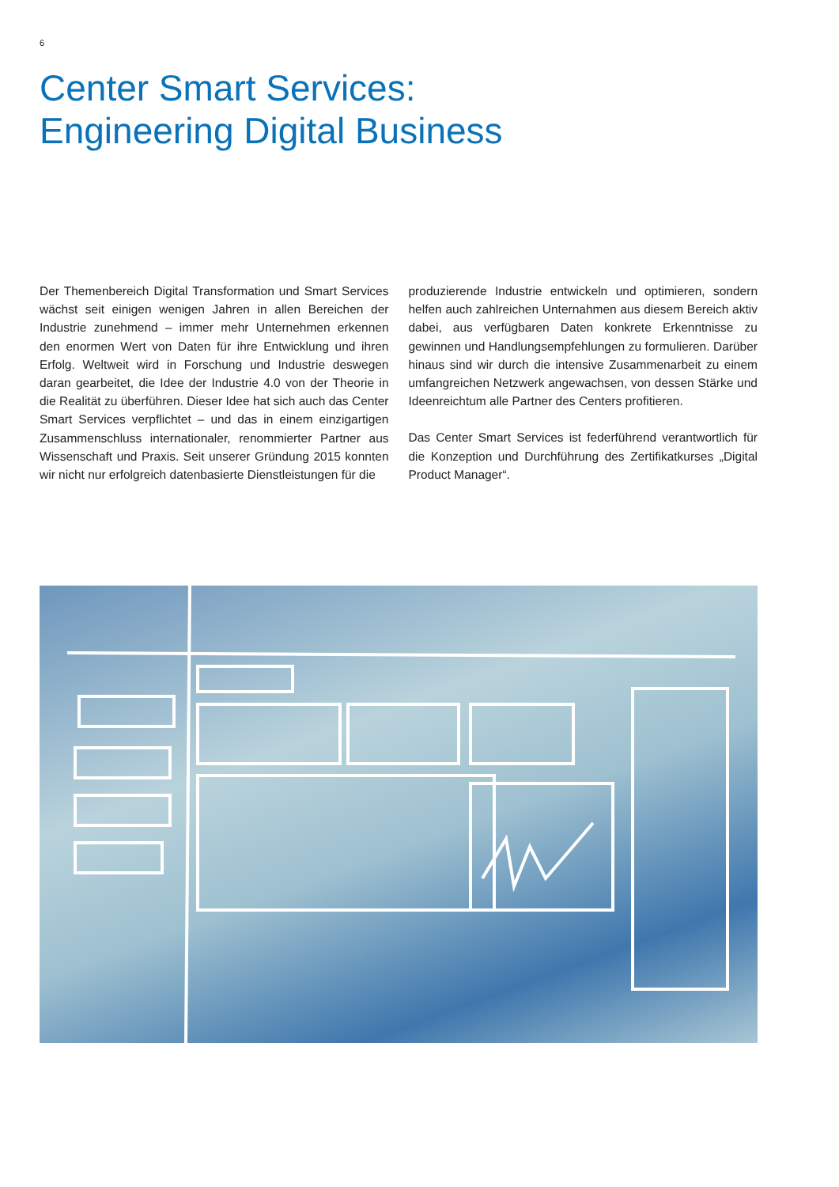6
Center Smart Services:
Engineering Digital Business
Der Themenbereich Digital Transformation und Smart Services wächst seit einigen wenigen Jahren in allen Bereichen der Industrie zunehmend – immer mehr Unternehmen erkennen den enormen Wert von Daten für ihre Entwicklung und ihren Erfolg. Weltweit wird in Forschung und Industrie deswegen daran gearbeitet, die Idee der Industrie 4.0 von der Theorie in die Realität zu überführen. Dieser Idee hat sich auch das Center Smart Services verpflichtet – und das in einem einzigartigen Zusammenschluss internationaler, renommierter Partner aus Wissenschaft und Praxis. Seit unserer Gründung 2015 konnten wir nicht nur erfolgreich datenbasierte Dienstleistungen für die
produzierende Industrie entwickeln und optimieren, sondern helfen auch zahlreichen Unternahmen aus diesem Bereich aktiv dabei, aus verfügbaren Daten konkrete Erkenntnisse zu gewinnen und Handlungsempfehlungen zu formulieren. Darüber hinaus sind wir durch die intensive Zusammenarbeit zu einem umfangreichen Netzwerk angewachsen, von dessen Stärke und Ideenreichtum alle Partner des Centers profitieren.
Das Center Smart Services ist federführend verantwortlich für die Konzeption und Durchführung des Zertifikatkurses „Digital Product Manager“.